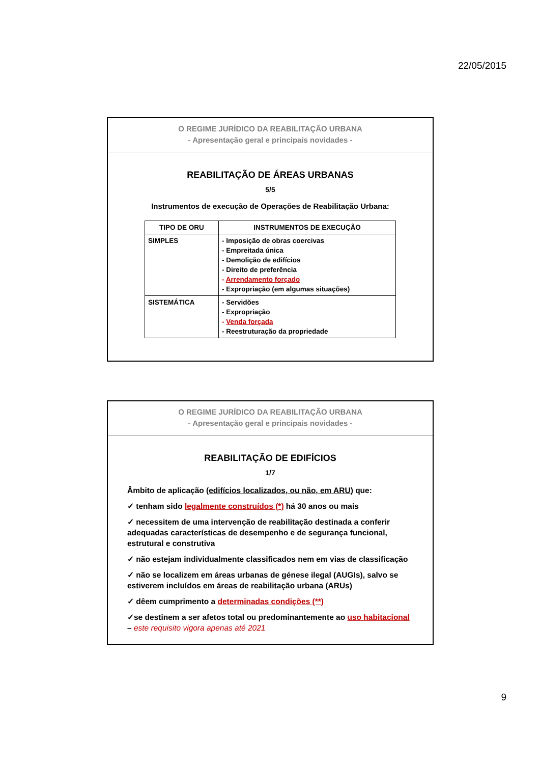22/05/2015
O REGIME JURÍDICO DA REABILITAÇÃO URBANA
- Apresentação geral e principais novidades -
REABILITAÇÃO DE ÁREAS URBANAS
5/5
Instrumentos de execução de Operações de Reabilitação Urbana:
| TIPO DE ORU | INSTRUMENTOS DE EXECUÇÃO |
| --- | --- |
| SIMPLES | - Imposição de obras coercivas - Empreitada única - Demolição de edifícios - Direito de preferência - Arrendamento forçado - Expropriação (em algumas situações) |
| SISTEMÁTICA | - Servidões - Expropriação - Venda forçada - Reestruturação da propriedade |
O REGIME JURÍDICO DA REABILITAÇÃO URBANA
- Apresentação geral e principais novidades -
REABILITAÇÃO DE EDIFÍCIOS
1/7
Âmbito de aplicação (edifícios localizados, ou não, em ARU) que:
✓ tenham sido legalmente construídos (*) há 30 anos ou mais
✓ necessitem de uma intervenção de reabilitação destinada a conferir adequadas características de desempenho e de segurança funcional, estrutural e construtiva
✓ não estejam individualmente classificados nem em vias de classificação
✓ não se localizem em áreas urbanas de génese ilegal (AUGIs), salvo se estiverem incluídos em áreas de reabilitação urbana (ARUs)
✓ dêem cumprimento a determinadas condições (**)
✓se destinem a ser afetos total ou predominantemente ao uso habitacional
– este requisito vigora apenas até 2021
9